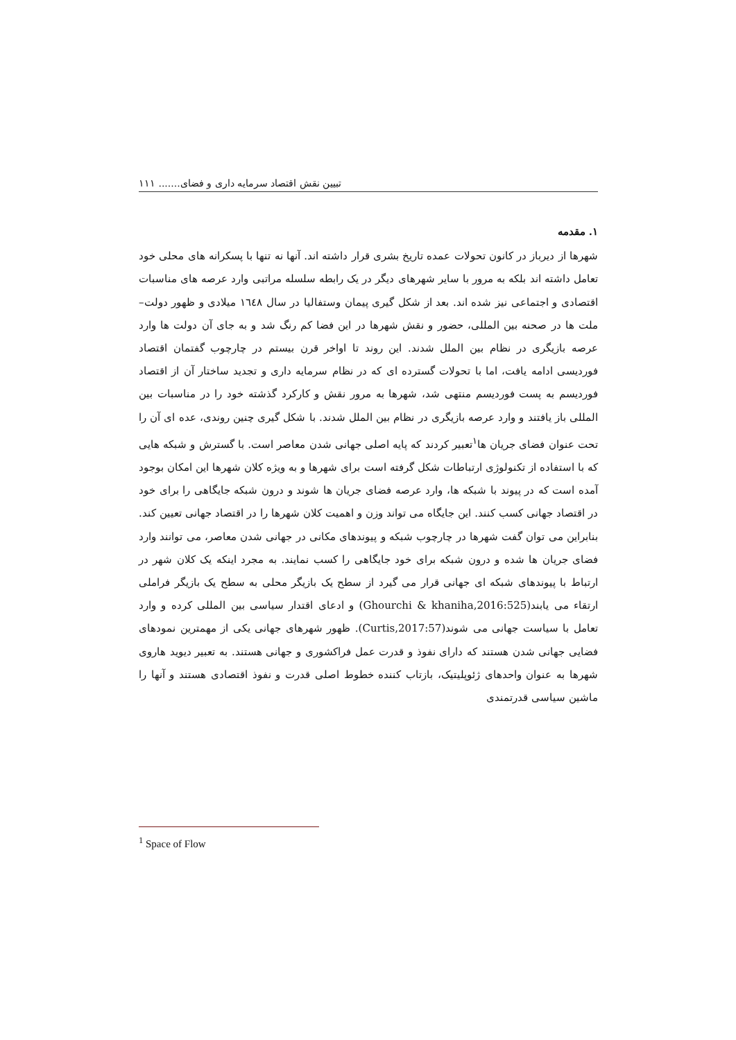تبیین نقش اقتصاد سرمایه داری و فضای....... ۱۱۱
۱. مقدمه
شهرها از دیرباز در کانون تحولات عمده تاریخ بشری قرار داشته اند. آنها نه تنها با پسکرانه های محلی خود تعامل داشته اند بلکه به مرور با سایر شهرهای دیگر در یک رابطه سلسله مراتبی وارد عرصه های مناسبات اقتصادی و اجتماعی نیز شده اند. بعد از شکل گیری پیمان وستفالیا در سال ١٦٤٨ میلادی و ظهور دولت–ملت ها در صحنه بین المللی، حضور و نقش شهرها در این فضا کم رنگ شد و به جای آن دولت ها وارد عرصه بازیگری در نظام بین الملل شدند. این روند تا اواخر قرن بیستم در چارچوب گفتمان اقتصاد فوردیسی ادامه یافت، اما با تحولات گسترده ای که در نظام سرمایه داری و تجدید ساختار آن از اقتصاد فوردیسم به پست فوردیسم منتهی شد، شهرها به مرور نقش و کارکرد گذشته خود را در مناسبات بین المللی باز یافتند و وارد عرصه بازیگری در نظام بین الملل شدند. با شکل گیری چنین روندی، عده ای آن را تحت عنوان فضای جریان ها<sup>۱</sup>تعبیر کردند که پایه اصلی جهانی شدن معاصر است. با گسترش و شبکه هایی که با استفاده از تکنولوژی ارتباطات شکل گرفته است برای شهرها و به ویژه کلان شهرها این امکان بوجود آمده است که در پیوند با شبکه ها، وارد عرصه فضای جریان ها شوند و درون شبکه جایگاهی را برای خود در اقتصاد جهانی کسب کنند. این جایگاه می تواند وزن و اهمیت کلان شهرها را در اقتصاد جهانی تعیین کند. بنابراین می توان گفت شهرها در چارچوب شبکه و پیوندهای مکانی در جهانی شدن معاصر، می توانند وارد فضای جریان ها شده و درون شبکه برای خود جایگاهی را کسب نمایند. به مجرد اینکه یک کلان شهر در ارتباط با پیوندهای شبکه ای جهانی قرار می گیرد از سطح یک بازیگر محلی به سطح یک بازیگر فراملی ارتقاء می یابند(Ghourchi & khaniha,2016:525) و ادعای اقتدار سیاسی بین المللی کرده و وارد تعامل با سیاست جهانی می شوند(Curtis,2017:57). ظهور شهرهای جهانی یکی از مهمترین نمودهای فضایی جهانی شدن هستند که دارای نفوذ و قدرت عمل فراکشوری و جهانی هستند. به تعبیر دیوید هاروی شهرها به عنوان واحدهای ژئوپلیتیک، بازتاب کننده خطوط اصلی قدرت و نفوذ اقتصادی هستند و آنها را ماشین سیاسی قدرتمندی
<sup>1</sup> Space of Flow